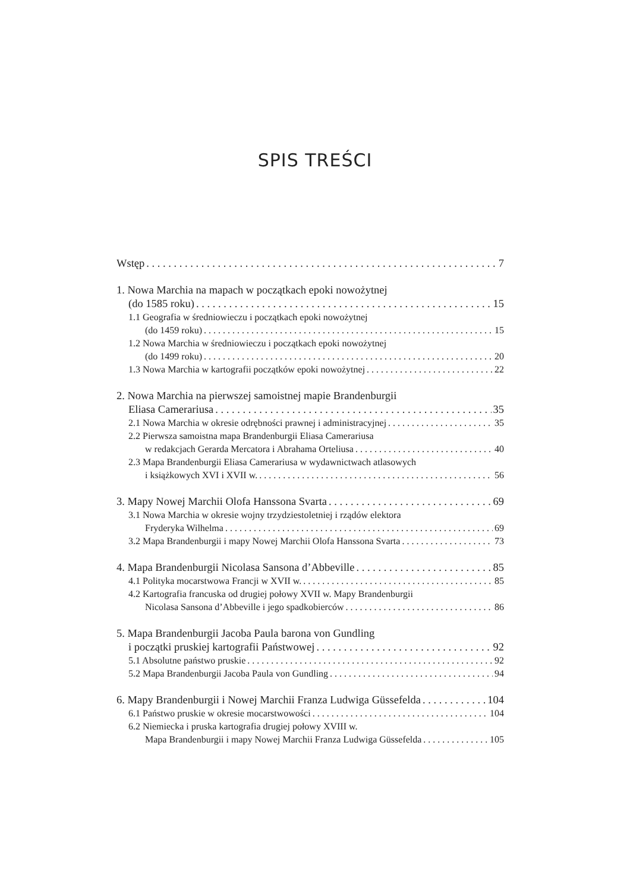SPIS TREŚCI
Wstęp 7
1. Nowa Marchia na mapach w początkach epoki nowożytnej
(do 1585 roku) 15
1.1 Geografia w średniowieczu i początkach epoki nowożytnej
(do 1459 roku) 15
1.2 Nowa Marchia w średniowieczu i początkach epoki nowożytnej
(do 1499 roku) 20
1.3 Nowa Marchia w kartografii początków epoki nowożytnej 22
2. Nowa Marchia na pierwszej samoistnej mapie Brandenburgii
Eliasa Camerariusa 35
2.1 Nowa Marchia w okresie odrębności prawnej i administracyjnej 35
2.2 Pierwsza samoistna mapa Brandenburgii Eliasa Camerariusa
w redakcjach Gerarda Mercatora i Abrahama Orteliusa 40
2.3 Mapa Brandenburgii Eliasa Camerariusa w wydawnictwach atlasowych
i książkowych XVI i XVII w. 56
3. Mapy Nowej Marchii Olofa Hanssona Svarta 69
3.1 Nowa Marchia w okresie wojny trzydziestoletniej i rządów elektora
Fryderyka Wilhelma 69
3.2 Mapa Brandenburgii i mapy Nowej Marchii Olofa Hanssona Svarta 73
4. Mapa Brandenburgii Nicolasa Sansona d’Abbeville 85
4.1 Polityka mocarstwowa Francji w XVII w. 85
4.2 Kartografia francuska od drugiej połowy XVII w. Mapy Brandenburgii
Nicolasa Sansona d’Abbeville i jego spadkobierców 86
5. Mapa Brandenburgii Jacoba Paula barona von Gundling
i początki pruskiej kartografii Państwowej 92
5.1 Absolutne państwo pruskie 92
5.2 Mapa Brandenburgii Jacoba Paula von Gundling 94
6. Mapy Brandenburgii i Nowej Marchii Franza Ludwiga Güssefelda 104
6.1 Państwo pruskie w okresie mocarstwowości 104
6.2 Niemiecka i pruska kartografia drugiej połowy XVIII w.
Mapa Brandenburgii i mapy Nowej Marchii Franza Ludwiga Güssefelda 105